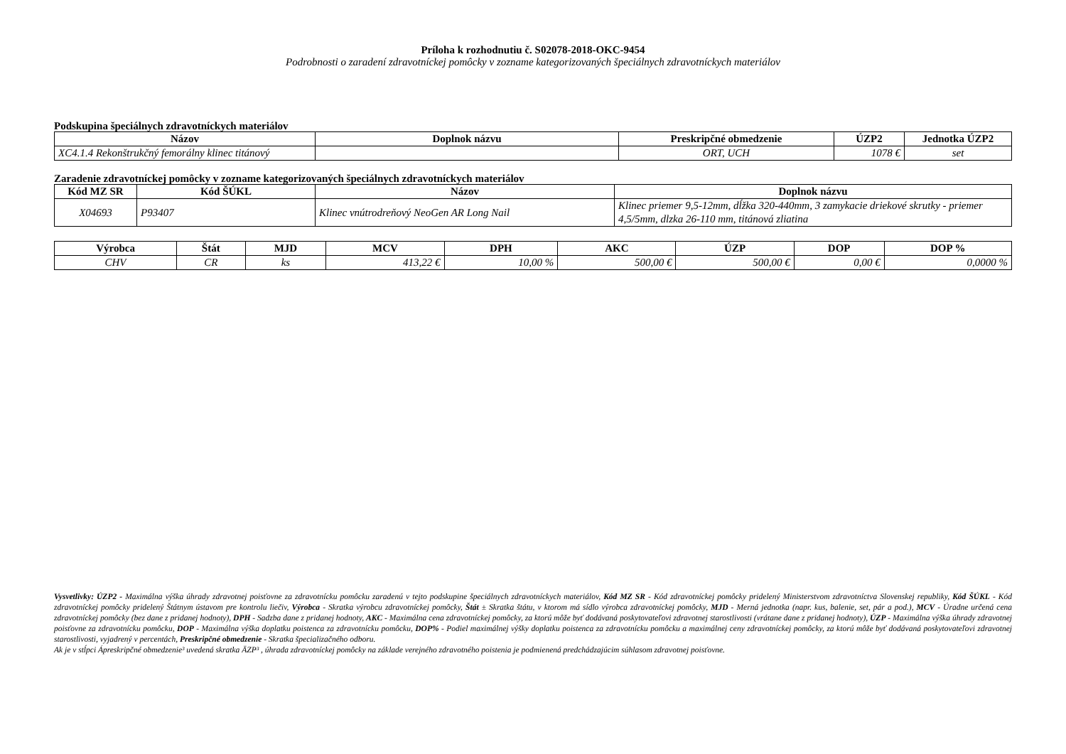Príloha k rozhodnutiu č. S02078-2018-OKC-9454
Podrobnosti o zaradení zdravotníckej pomôcky v zozname kategorizovaných špeciálnych zdravotníckych materiálov
Podskupina špeciálnych zdravotníckych materiálov
| Názov | Doplnok názvu | Preskripčné obmedzenie | ÚZP2 | Jednotka ÚZP2 |
| --- | --- | --- | --- | --- |
| XC4.1.4 Rekonštrukčný femorálny klinec titánový | | ORT, UCH | 1078 € | set |
Zaradenie zdravotníckej pomôcky v zozname kategorizovaných špeciálnych zdravotníckych materiálov
| Kód MZ SR | Kód ŠÚKL | Názov | Doplnok názvu |
| --- | --- | --- | --- |
| X04693 | P93407 | Klinec vnútrodreňový NeoGen AR Long Nail | Klinec priemer 9,5-12mm, dĺžka 320-440mm, 3 zamykacie driekové skrutky - priemer 4,5/5mm, dlzka 26-110 mm, titánová zliatina |
| Výrobca | Štát | MJD | MCV | DPH | AKC | ÚZP | DOP | DOP % |
| --- | --- | --- | --- | --- | --- | --- | --- | --- |
| CHV | CR | ks | 413,22 € | 10,00 % | 500,00 € | 500,00 € | 0,00 € | 0,0000 % |
Vysvetlivky: ÚZP2 - Maximálna výška úhrady zdravotnej poisťovne za zdravotnícku pomôcku zaradenú v tejto podskupine špeciálnych zdravotníckych materiálov, Kód MZ SR - Kód zdravotníckej pomôcky pridelený Ministerstvom zdravotníctva Slovenskej republiky, Kód ŠÚKL - Kód zdravotníckej pomôcky pridelený Štátnym ústavom pre kontrolu liečiv, Výrobca - Skratka výrobcu zdravotníckej pomôcky, Štát ± Skratka štátu, v ktorom má sídlo výrobca zdravotníckej pomôcky, MJD - Merná jednotka (napr. kus, balenie, set, pár a pod.), MCV - Úradne určená cena zdravotníckej pomôcky (bez dane z pridanej hodnoty), DPH - Sadzba dane z pridanej hodnoty, AKC - Maximálna cena zdravotníckej pomôcky, za ktorú môže byť dodávaná poskytovateľovi zdravotnej starostlivosti (vrátane dane z pridanej hodnoty), ÚZP - Maximálna výška úhrady zdravotnej poisťovne za zdravotnícku pomôcku, DOP - Maximálna výška doplatku poistenca za zdravotnícku pomôcku, DOP% - Podiel maximálnej výšky doplatku poistenca za zdravotnícku pomôcku a maximálnej ceny zdravotníckej pomôcky, za ktorú môže byť dodávaná poskytovateľovi zdravotnej starostlivosti, vyjadrený v percentách, Preskripčné obmedzenie - Skratka špecializačného odboru.
Ak je v stĺpci Ápreskripčné obmedzenie³ uvedená skratka ÄZP³ , úhrada zdravotníckej pomôcky na základe verejného zdravotného poistenia je podmienená predchádzajúcim súhlasom zdravotnej poisťovne.